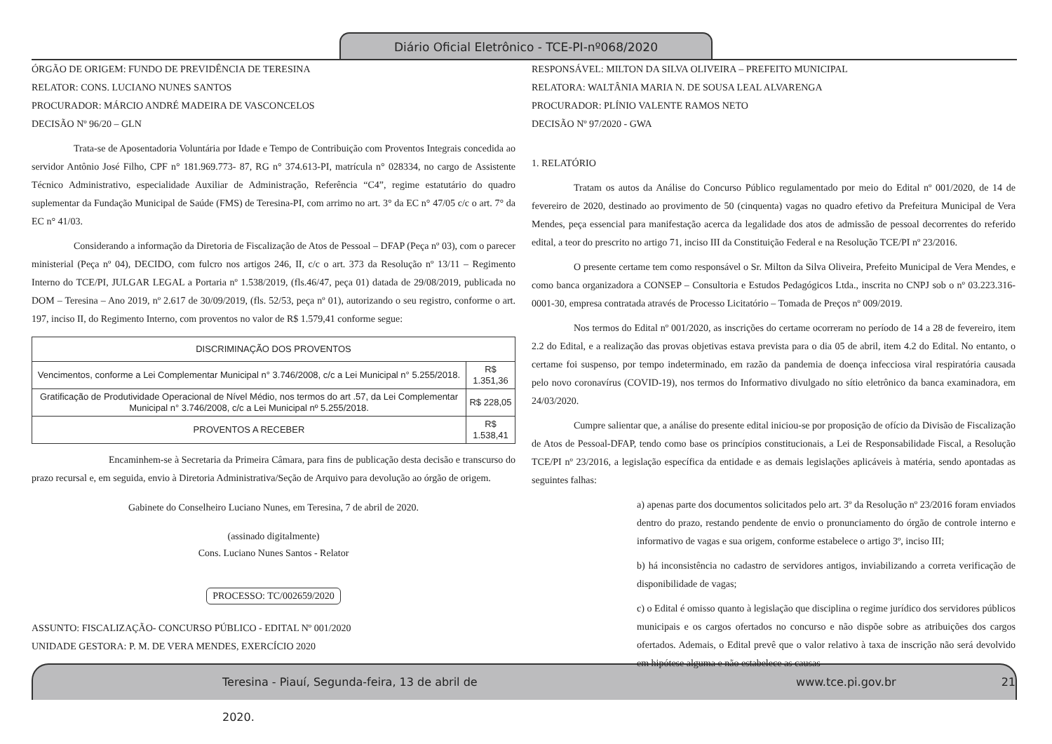Diário Oficial Eletrônico - TCE-PI-nº068/2020
ÓRGÃO DE ORIGEM: FUNDO DE PREVIDÊNCIA DE TERESINA
RELATOR: CONS. LUCIANO NUNES SANTOS
PROCURADOR: MÁRCIO ANDRÉ MADEIRA DE VASCONCELOS
DECISÃO Nº 96/20 – GLN
Trata-se de Aposentadoria Voluntária por Idade e Tempo de Contribuição com Proventos Integrais concedida ao servidor Antônio José Filho, CPF n° 181.969.773- 87, RG n° 374.613-PI, matrícula n° 028334, no cargo de Assistente Técnico Administrativo, especialidade Auxiliar de Administração, Referência “C4”, regime estatutário do quadro suplementar da Fundação Municipal de Saúde (FMS) de Teresina-PI, com arrimo no art. 3° da EC n° 47/05 c/c o art. 7° da EC n° 41/03.
Considerando a informação da Diretoria de Fiscalização de Atos de Pessoal – DFAP (Peça nº 03), com o parecer ministerial (Peça nº 04), DECIDO, com fulcro nos artigos 246, II, c/c o art. 373 da Resolução nº 13/11 – Regimento Interno do TCE/PI, JULGAR LEGAL a Portaria nº 1.538/2019, (fls.46/47, peça 01) datada de 29/08/2019, publicada no DOM – Teresina – Ano 2019, nº 2.617 de 30/09/2019, (fls. 52/53, peça nº 01), autorizando o seu registro, conforme o art. 197, inciso II, do Regimento Interno, com proventos no valor de R$ 1.579,41 conforme segue:
| DISCRIMINAÇÃO DOS PROVENTOS | |
| --- | --- |
| Vencimentos, conforme a Lei Complementar Municipal n° 3.746/2008, c/c a Lei Municipal n° 5.255/2018. | R$ 1.351,36 |
| Gratificação de Produtividade Operacional de Nível Médio, nos termos do art .57, da Lei Complementar Municipal n° 3.746/2008, c/c a Lei Municipal nº 5.255/2018. | R$ 228,05 |
| PROVENTOS A RECEBER | R$ 1.538,41 |
Encaminhem-se à Secretaria da Primeira Câmara, para fins de publicação desta decisão e transcurso do prazo recursal e, em seguida, envio à Diretoria Administrativa/Seção de Arquivo para devolução ao órgão de origem.
Gabinete do Conselheiro Luciano Nunes, em Teresina, 7 de abril de 2020.
(assinado digitalmente)
Cons. Luciano Nunes Santos - Relator
PROCESSO: TC/002659/2020
ASSUNTO: FISCALIZAÇÃO- CONCURSO PÚBLICO - EDITAL Nº 001/2020
UNIDADE GESTORA: P. M. DE VERA MENDES, EXERCÍCIO 2020
RESPONSÁVEL: MILTON DA SILVA OLIVEIRA – PREFEITO MUNICIPAL
RELATORA: WALTÂNIA MARIA N. DE SOUSA LEAL ALVARENGA
PROCURADOR: PLÍNIO VALENTE RAMOS NETO
DECISÃO Nº 97/2020 - GWA
1. RELATÓRIO
Tratam os autos da Análise do Concurso Público regulamentado por meio do Edital nº 001/2020, de 14 de fevereiro de 2020, destinado ao provimento de 50 (cinquenta) vagas no quadro efetivo da Prefeitura Municipal de Vera Mendes, peça essencial para manifestação acerca da legalidade dos atos de admissão de pessoal decorrentes do referido edital, a teor do prescrito no artigo 71, inciso III da Constituição Federal e na Resolução TCE/PI nº 23/2016.
O presente certame tem como responsável o Sr. Milton da Silva Oliveira, Prefeito Municipal de Vera Mendes, e como banca organizadora a CONSEP – Consultoria e Estudos Pedagógicos Ltda., inscrita no CNPJ sob o nº 03.223.316-0001-30, empresa contratada através de Processo Licitatório – Tomada de Preços nº 009/2019.
Nos termos do Edital nº 001/2020, as inscrições do certame ocorreram no período de 14 a 28 de fevereiro, item 2.2 do Edital, e a realização das provas objetivas estava prevista para o dia 05 de abril, item 4.2 do Edital. No entanto, o certame foi suspenso, por tempo indeterminado, em razão da pandemia de doença infecciosa viral respiratória causada pelo novo coronavírus (COVID-19), nos termos do Informativo divulgado no sítio eletrônico da banca examinadora, em 24/03/2020.
Cumpre salientar que, a análise do presente edital iniciou-se por proposição de ofício da Divisão de Fiscalização de Atos de Pessoal-DFAP, tendo como base os princípios constitucionais, a Lei de Responsabilidade Fiscal, a Resolução TCE/PI nº 23/2016, a legislação específica da entidade e as demais legislações aplicáveis à matéria, sendo apontadas as seguintes falhas:
a) apenas parte dos documentos solicitados pelo art. 3º da Resolução nº 23/2016 foram enviados dentro do prazo, restando pendente de envio o pronunciamento do órgão de controle interno e informativo de vagas e sua origem, conforme estabelece o artigo 3º, inciso III;
b) há inconsistência no cadastro de servidores antigos, inviabilizando a correta verificação de disponibilidade de vagas;
c) o Edital é omisso quanto à legislação que disciplina o regime jurídico dos servidores públicos municipais e os cargos ofertados no concurso e não dispõe sobre as atribuições dos cargos ofertados. Ademais, o Edital prevê que o valor relativo à taxa de inscrição não será devolvido em hipótese alguma e não estabelece as causas
Teresina - Piauí, Segunda-feira, 13 de abril de 2020. www.tce.pi.gov.br 21